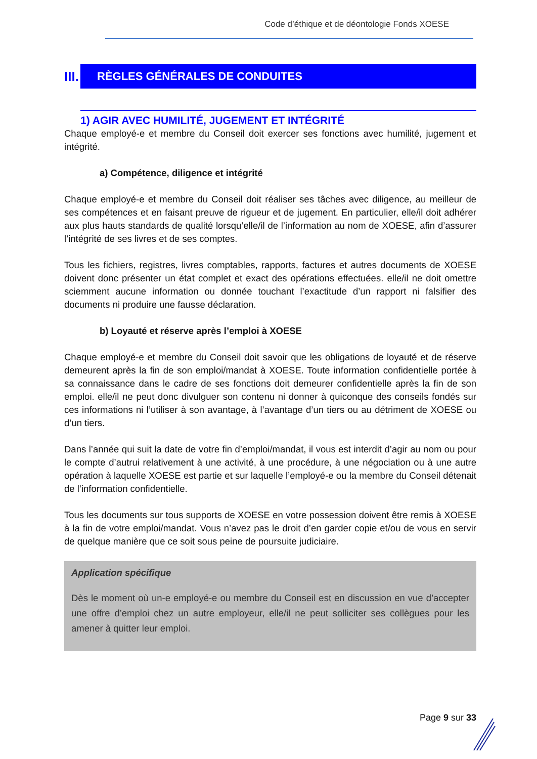Code d’éthique et de déontologie Fonds XOESE
III. RÈGLES GÉNÉRALES DE CONDUITES
1) AGIR AVEC HUMILITÉ, JUGEMENT ET INTÉGRITÉ
Chaque employé-e et membre du Conseil doit exercer ses fonctions avec humilité, jugement et intégrité.
a) Compétence, diligence et intégrité
Chaque employé-e et membre du Conseil doit réaliser ses tâches avec diligence, au meilleur de ses compétences et en faisant preuve de rigueur et de jugement. En particulier, elle/il doit adhérer aux plus hauts standards de qualité lorsqu’elle/il de l’information au nom de XOESE, afin d’assurer l’intégrité de ses livres et de ses comptes.
Tous les fichiers, registres, livres comptables, rapports, factures et autres documents de XOESE doivent donc présenter un état complet et exact des opérations effectuées. elle/il ne doit omettre sciemment aucune information ou donnée touchant l’exactitude d’un rapport ni falsifier des documents ni produire une fausse déclaration.
b) Loyauté et réserve après l’emploi à XOESE
Chaque employé-e et membre du Conseil doit savoir que les obligations de loyauté et de réserve demeurent après la fin de son emploi/mandat à XOESE. Toute information confidentielle portée à sa connaissance dans le cadre de ses fonctions doit demeurer confidentielle après la fin de son emploi. elle/il ne peut donc divulguer son contenu ni donner à quiconque des conseils fondés sur ces informations ni l’utiliser à son avantage, à l’avantage d’un tiers ou au détriment de XOESE ou d’un tiers.
Dans l’année qui suit la date de votre fin d’emploi/mandat, il vous est interdit d’agir au nom ou pour le compte d’autrui relativement à une activité, à une procédure, à une négociation ou à une autre opération à laquelle XOESE est partie et sur laquelle l’employé-e ou la membre du Conseil détenait de l’information confidentielle.
Tous les documents sur tous supports de XOESE en votre possession doivent être remis à XOESE à la fin de votre emploi/mandat. Vous n’avez pas le droit d’en garder copie et/ou de vous en servir de quelque manière que ce soit sous peine de poursuite judiciaire.
Application spécifique
Dès le moment où un-e employé-e ou membre du Conseil est en discussion en vue d’accepter une offre d’emploi chez un autre employeur, elle/il ne peut solliciter ses collègues pour les amener à quitter leur emploi.
Page 9 sur 33